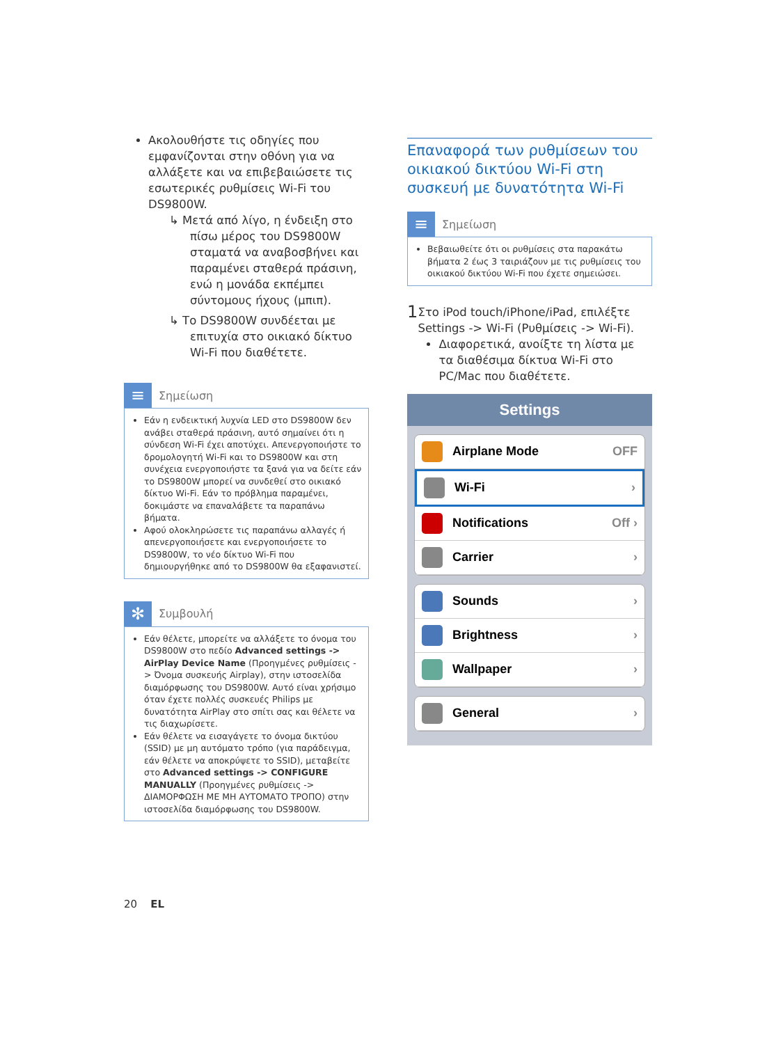Ακολουθήστε τις οδηγίες που εμφανίζονται στην οθόνη για να αλλάξετε και να επιβεβαιώσετε τις εσωτερικές ρυθμίσεις Wi-Fi του DS9800W.
↳ Μετά από λίγο, η ένδειξη στο πίσω μέρος του DS9800W σταματά να αναβοσβήνει και παραμένει σταθερά πράσινη, ενώ η μονάδα εκπέμπει σύντομους ήχους (μπιπ).
↳ Το DS9800W συνδέεται με επιτυχία στο οικιακό δίκτυο Wi-Fi που διαθέτετε.
≡
Σημείωση
Εάν η ενδεικτική λυχνία LED στο DS9800W δεν ανάβει σταθερά πράσινη, αυτό σημαίνει ότι η σύνδεση Wi-Fi έχει αποτύχει. Απενεργοποιήστε το δρομολογητή Wi-Fi και το DS9800W και στη συνέχεια ενεργοποιήστε τα ξανά για να δείτε εάν το DS9800W μπορεί να συνδεθεί στο οικιακό δίκτυο Wi-Fi. Εάν το πρόβλημα παραμένει, δοκιμάστε να επαναλάβετε τα παραπάνω βήματα.
Αφού ολοκληρώσετε τις παραπάνω αλλαγές ή απενεργοποιήσετε και ενεργοποιήσετε το DS9800W, το νέο δίκτυο Wi-Fi που δημιουργήθηκε από το DS9800W θα εξαφανιστεί.
✻
Συμβουλή
Εάν θέλετε, μπορείτε να αλλάξετε το όνομα του DS9800W στο πεδίο Advanced settings -> AirPlay Device Name (Προηγμένες ρυθμίσεις -> Όνομα συσκευής Airplay), στην ιστοσελίδα διαμόρφωσης του DS9800W. Αυτό είναι χρήσιμο όταν έχετε πολλές συσκευές Philips με δυνατότητα AirPlay στο σπίτι σας και θέλετε να τις διαχωρίσετε.
Εάν θέλετε να εισαγάγετε το όνομα δικτύου (SSID) με μη αυτόματο τρόπο (για παράδειγμα, εάν θέλετε να αποκρύψετε το SSID), μεταβείτε στο Advanced settings -> CONFIGURE MANUALLY (Προηγμένες ρυθμίσεις -> ΔΙΑΜΟΡΦΩΣΗ ΜΕ ΜΗ ΑΥΤΟΜΑΤΟ ΤΡΟΠΟ) στην ιστοσελίδα διαμόρφωσης του DS9800W.
Επαναφορά των ρυθμίσεων του οικιακού δικτύου Wi-Fi στη συσκευή με δυνατότητα Wi-Fi
≡
Σημείωση
Βεβαιωθείτε ότι οι ρυθμίσεις στα παρακάτω βήματα 2 έως 3 ταιριάζουν με τις ρυθμίσεις του οικιακού δικτύου Wi-Fi που έχετε σημειώσει.
1
Στο iPod touch/iPhone/iPad, επιλέξτε Settings -> Wi-Fi (Ρυθμίσεις -> Wi-Fi).
Διαφορετικά, ανοίξτε τη λίστα με τα διαθέσιμα δίκτυα Wi-Fi στο PC/Mac που διαθέτετε.
Settings
Airplane Mode OFF
Wi-Fi ›
Notifications Off ›
Carrier ›
Sounds ›
Brightness ›
Wallpaper ›
General ›
20 EL